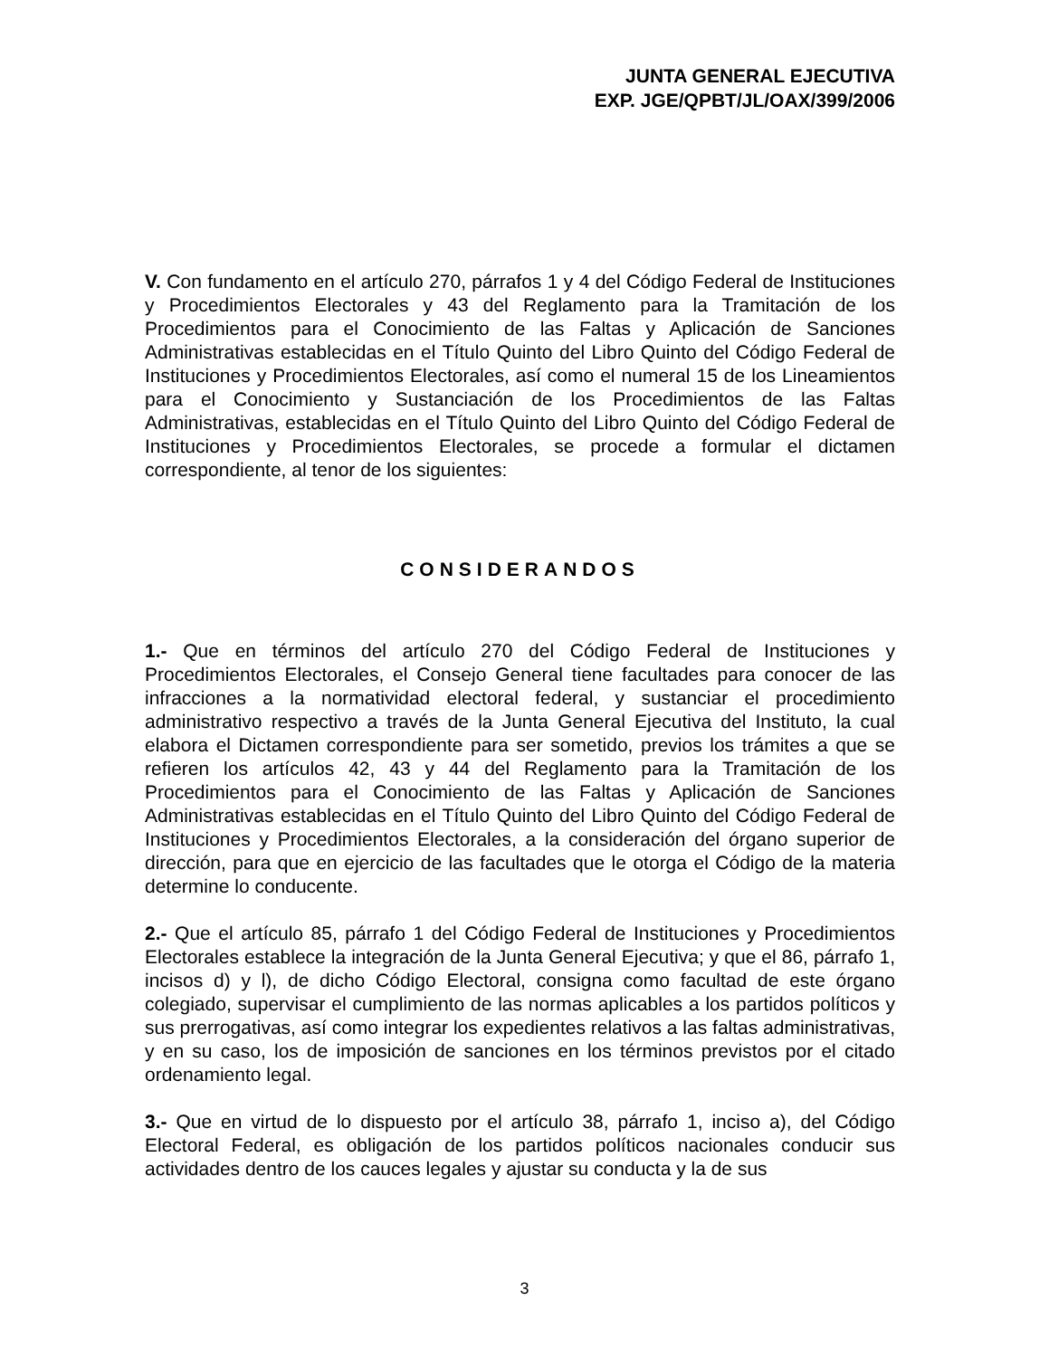JUNTA GENERAL EJECUTIVA
EXP. JGE/QPBT/JL/OAX/399/2006
V. Con fundamento en el artículo 270, párrafos 1 y 4 del Código Federal de Instituciones y Procedimientos Electorales y 43 del Reglamento para la Tramitación de los Procedimientos para el Conocimiento de las Faltas y Aplicación de Sanciones Administrativas establecidas en el Título Quinto del Libro Quinto del Código Federal de Instituciones y Procedimientos Electorales, así como el numeral 15 de los Lineamientos para el Conocimiento y Sustanciación de los Procedimientos de las Faltas Administrativas, establecidas en el Título Quinto del Libro Quinto del Código Federal de Instituciones y Procedimientos Electorales, se procede a formular el dictamen correspondiente, al tenor de los siguientes:
CONSIDERANDOS
1.- Que en términos del artículo 270 del Código Federal de Instituciones y Procedimientos Electorales, el Consejo General tiene facultades para conocer de las infracciones a la normatividad electoral federal, y sustanciar el procedimiento administrativo respectivo a través de la Junta General Ejecutiva del Instituto, la cual elabora el Dictamen correspondiente para ser sometido, previos los trámites a que se refieren los artículos 42, 43 y 44 del Reglamento para la Tramitación de los Procedimientos para el Conocimiento de las Faltas y Aplicación de Sanciones Administrativas establecidas en el Título Quinto del Libro Quinto del Código Federal de Instituciones y Procedimientos Electorales, a la consideración del órgano superior de dirección, para que en ejercicio de las facultades que le otorga el Código de la materia determine lo conducente.
2.- Que el artículo 85, párrafo 1 del Código Federal de Instituciones y Procedimientos Electorales establece la integración de la Junta General Ejecutiva; y que el 86, párrafo 1, incisos d) y l), de dicho Código Electoral, consigna como facultad de este órgano colegiado, supervisar el cumplimiento de las normas aplicables a los partidos políticos y sus prerrogativas, así como integrar los expedientes relativos a las faltas administrativas, y en su caso, los de imposición de sanciones en los términos previstos por el citado ordenamiento legal.
3.- Que en virtud de lo dispuesto por el artículo 38, párrafo 1, inciso a), del Código Electoral Federal, es obligación de los partidos políticos nacionales conducir sus actividades dentro de los cauces legales y ajustar su conducta y la de sus
3